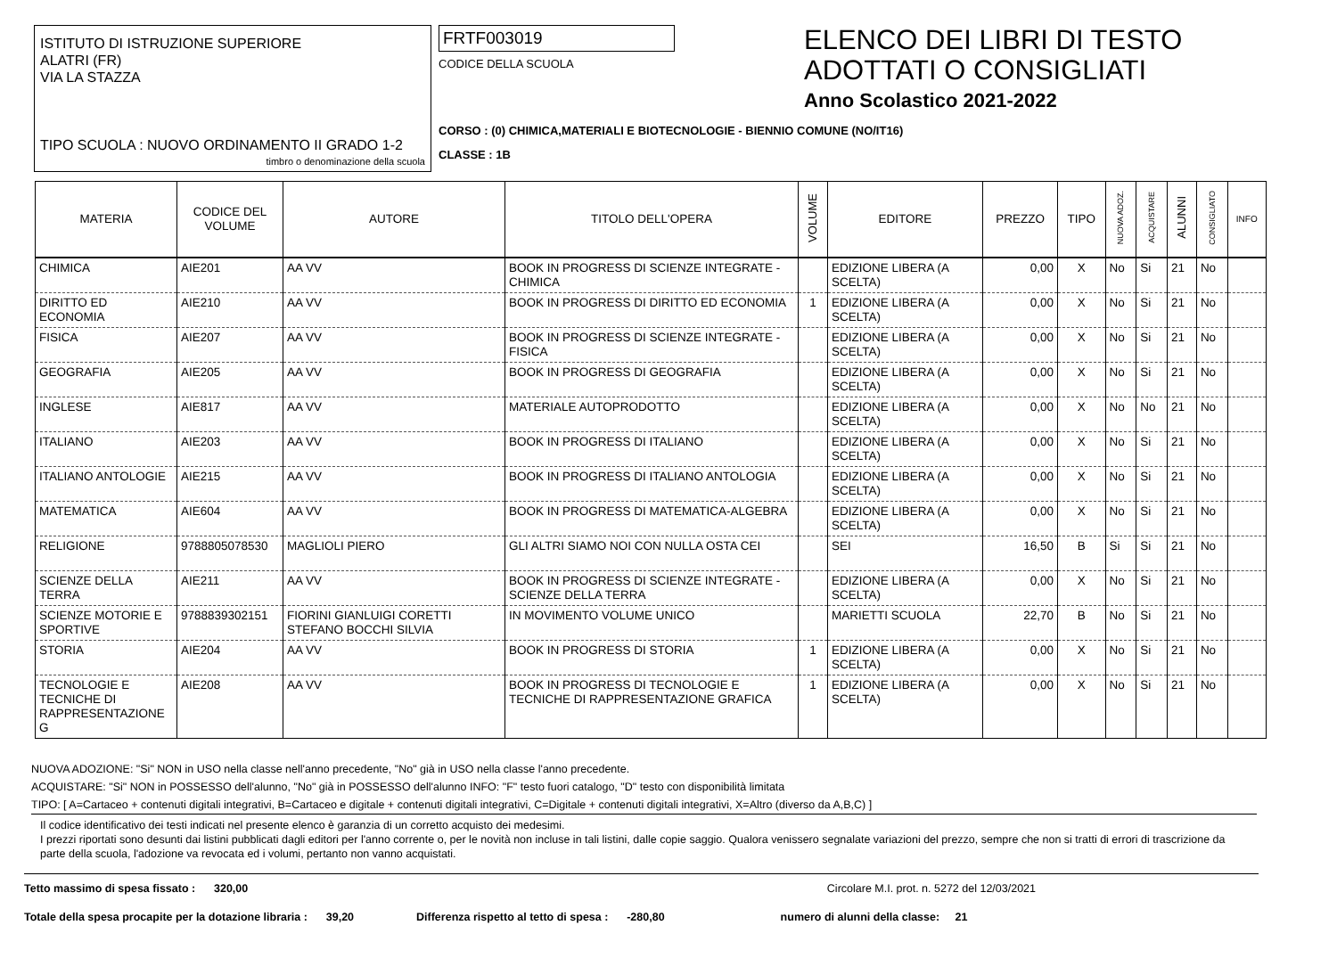ISTITUTO DI ISTRUZIONE SUPERIORE
ALATRI (FR)
VIA LA STAZZA
TIPO SCUOLA : NUOVO ORDINAMENTO II GRADO 1-2
timbro o denominazione della scuola
FRTF003019
CODICE DELLA SCUOLA
CORSO : (0) CHIMICA,MATERIALI E BIOTECNOLOGIE - BIENNIO COMUNE (NO/IT16)
CLASSE : 1B
ELENCO DEI LIBRI DI TESTO
ADOTTATI O CONSIGLIATI
Anno Scolastico 2021-2022
| MATERIA | CODICE DEL VOLUME | AUTORE | TITOLO DELL'OPERA | VOLUME | EDITORE | PREZZO | TIPO | NUOVA ADOZ. | ACQUISTARE | ALUNNI | CONSIGLIATO | INFO |
| --- | --- | --- | --- | --- | --- | --- | --- | --- | --- | --- | --- | --- |
| CHIMICA | AIE201 | AA VV | BOOK IN PROGRESS DI SCIENZE INTEGRATE - CHIMICA | | EDIZIONE LIBERA (A SCELTA) | 0,00 | X | No | Si | 21 | No | |
| DIRITTO ED ECONOMIA | AIE210 | AA VV | BOOK IN PROGRESS DI DIRITTO ED ECONOMIA | 1 | EDIZIONE LIBERA (A SCELTA) | 0,00 | X | No | Si | 21 | No | |
| FISICA | AIE207 | AA VV | BOOK IN PROGRESS DI SCIENZE INTEGRATE - FISICA | | EDIZIONE LIBERA (A SCELTA) | 0,00 | X | No | Si | 21 | No | |
| GEOGRAFIA | AIE205 | AA VV | BOOK IN PROGRESS DI GEOGRAFIA | | EDIZIONE LIBERA (A SCELTA) | 0,00 | X | No | Si | 21 | No | |
| INGLESE | AIE817 | AA VV | MATERIALE AUTOPRODOTTO | | EDIZIONE LIBERA (A SCELTA) | 0,00 | X | No | No | 21 | No | |
| ITALIANO | AIE203 | AA VV | BOOK IN PROGRESS DI ITALIANO | | EDIZIONE LIBERA (A SCELTA) | 0,00 | X | No | Si | 21 | No | |
| ITALIANO ANTOLOGIE | AIE215 | AA VV | BOOK IN PROGRESS DI ITALIANO ANTOLOGIA | | EDIZIONE LIBERA (A SCELTA) | 0,00 | X | No | Si | 21 | No | |
| MATEMATICA | AIE604 | AA VV | BOOK IN PROGRESS DI MATEMATICA-ALGEBRA | | EDIZIONE LIBERA (A SCELTA) | 0,00 | X | No | Si | 21 | No | |
| RELIGIONE | 9788805078530 | MAGLIOLI PIERO | GLI ALTRI SIAMO NOI CON NULLA OSTA CEI | | SEI | 16,50 | B | Si | Si | 21 | No | |
| SCIENZE DELLA TERRA | AIE211 | AA VV | BOOK IN PROGRESS DI SCIENZE INTEGRATE - SCIENZE DELLA TERRA | | EDIZIONE LIBERA (A SCELTA) | 0,00 | X | No | Si | 21 | No | |
| SCIENZE MOTORIE E SPORTIVE | 9788839302151 | FIORINI GIANLUIGI CORETTI STEFANO BOCCHI SILVIA | IN MOVIMENTO VOLUME UNICO | | MARIETTI SCUOLA | 22,70 | B | No | Si | 21 | No | |
| STORIA | AIE204 | AA VV | BOOK IN PROGRESS DI STORIA | 1 | EDIZIONE LIBERA (A SCELTA) | 0,00 | X | No | Si | 21 | No | |
| TECNOLOGIE E TECNICHE DI RAPPRESENTAZIONE G | AIE208 | AA VV | BOOK IN PROGRESS DI TECNOLOGIE E TECNICHE DI RAPPRESENTAZIONE GRAFICA | 1 | EDIZIONE LIBERA (A SCELTA) | 0,00 | X | No | Si | 21 | No | |
NUOVA ADOZIONE: "Si" NON in USO nella classe nell'anno precedente, "No" già in USO nella classe l'anno precedente.
ACQUISTARE: "Si" NON in POSSESSO dell'alunno, "No" già in POSSESSO dell'alunno INFO: "F" testo fuori catalogo, "D" testo con disponibilità limitata
TIPO: [ A=Cartaceo + contenuti digitali integrativi, B=Cartaceo e digitale + contenuti digitali integrativi, C=Digitale + contenuti digitali integrativi, X=Altro (diverso da A,B,C) ]
Il codice identificativo dei testi indicati nel presente elenco è garanzia di un corretto acquisto dei medesimi.
I prezzi riportati sono desunti dai listini pubblicati dagli editori per l'anno corrente o, per le novità non incluse in tali listini, dalle copie saggio. Qualora venissero segnalate variazioni del prezzo, sempre che non si tratti di errori di trascrizione da parte della scuola, l'adozione va revocata ed i volumi, pertanto non vanno acquistati.
Tetto massimo di spesa fissato : 320,00 Circolare M.I. prot. n. 5272 del 12/03/2021
Totale della spesa procapite per la dotazione libraria : 39,20 Differenza rispetto al tetto di spesa : -280,80 numero di alunni della classe: 21